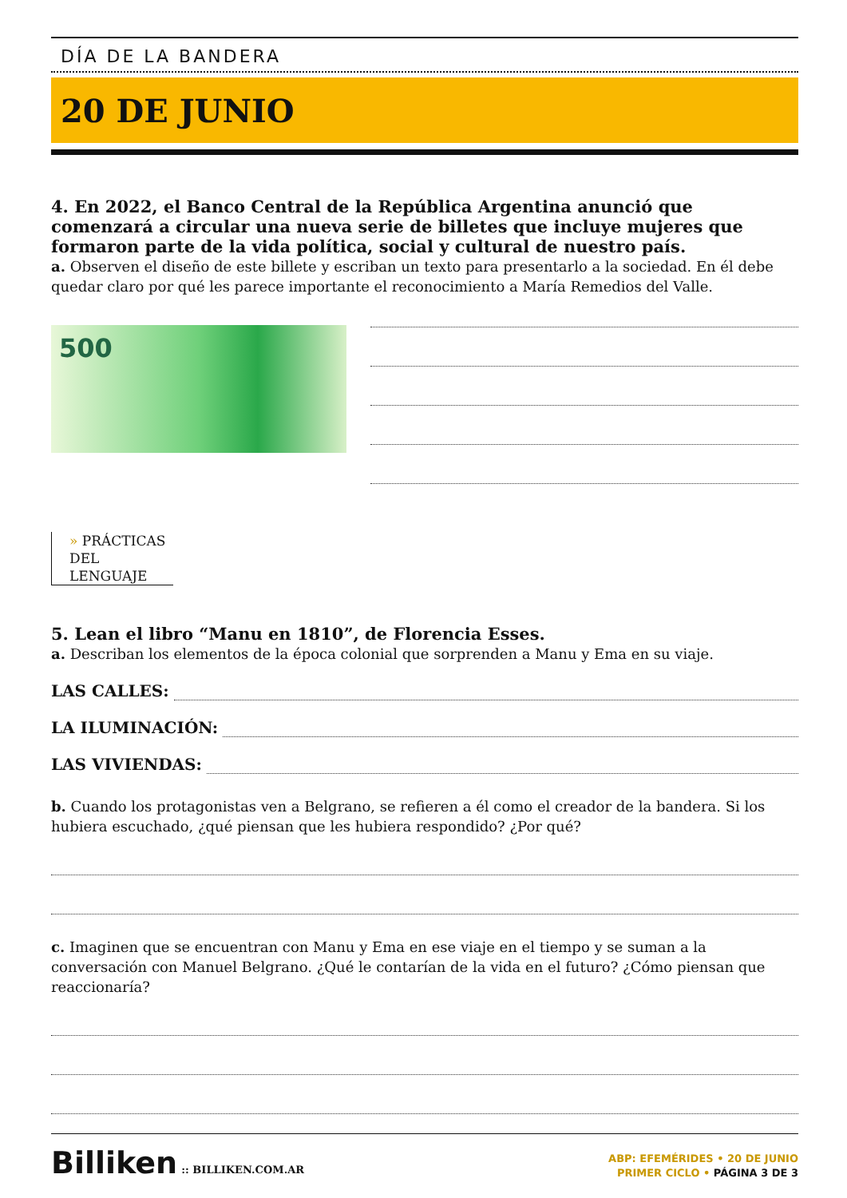DÍA DE LA BANDERA
20 DE JUNIO
4. En 2022, el Banco Central de la República Argentina anunció que comenzará a circular una nueva serie de billetes que incluye mujeres que formaron parte de la vida política, social y cultural de nuestro país.
a. Observen el diseño de este billete y escriban un texto para presentarlo a la sociedad. En él debe quedar claro por qué les parece importante el reconocimiento a María Remedios del Valle.
500
» PRÁCTICAS
DEL LENGUAJE
5. Lean el libro “Manu en 1810”, de Florencia Esses.
a. Describan los elementos de la época colonial que sorprenden a Manu y Ema en su viaje.
LAS CALLES:
LA ILUMINACIÓN:
LAS VIVIENDAS:
b. Cuando los protagonistas ven a Belgrano, se refieren a él como el creador de la bandera. Si los hubiera escuchado, ¿qué piensan que les hubiera respondido? ¿Por qué?
c. Imaginen que se encuentran con Manu y Ema en ese viaje en el tiempo y se suman a la conversación con Manuel Belgrano. ¿Qué le contarían de la vida en el futuro? ¿Cómo piensan que reaccionaría?
Billiken :: BILLIKEN.COM.AR
ABP: EFEMÉRIDES • 20 DE JUNIO
PRIMER CICLO • PÁGINA 3 DE 3